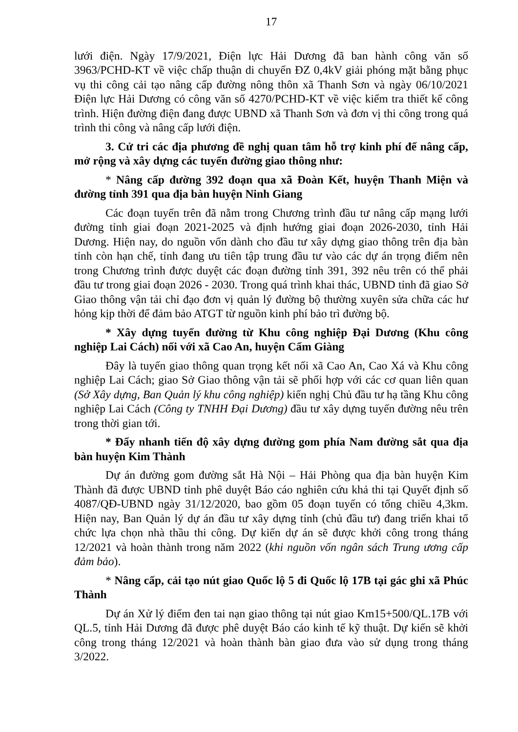17
lưới điện. Ngày 17/9/2021, Điện lực Hải Dương đã ban hành công văn số 3963/PCHD-KT về việc chấp thuận di chuyển ĐZ 0,4kV giải phóng mặt bằng phục vụ thi công cải tạo nâng cấp đường nông thôn xã Thanh Sơn và ngày 06/10/2021 Điện lực Hải Dương có công văn số 4270/PCHD-KT về việc kiểm tra thiết kế công trình. Hiện đường điện đang được UBND xã Thanh Sơn và đơn vị thi công trong quá trình thi công và nâng cấp lưới điện.
3. Cử tri các địa phương đề nghị quan tâm hỗ trợ kinh phí để nâng cấp, mở rộng và xây dựng các tuyến đường giao thông như:
* Nâng cấp đường 392 đoạn qua xã Đoàn Kết, huyện Thanh Miện và đường tỉnh 391 qua địa bàn huyện Ninh Giang
Các đoạn tuyến trên đã nằm trong Chương trình đầu tư nâng cấp mạng lưới đường tỉnh giai đoạn 2021-2025 và định hướng giai đoạn 2026-2030, tỉnh Hải Dương. Hiện nay, do nguồn vốn dành cho đầu tư xây dựng giao thông trên địa bàn tỉnh còn hạn chế, tỉnh đang ưu tiên tập trung đầu tư vào các dự án trọng điểm nên trong Chương trình được duyệt các đoạn đường tỉnh 391, 392 nêu trên có thể phải đầu tư trong giai đoạn 2026 - 2030. Trong quá trình khai thác, UBND tỉnh đã giao Sở Giao thông vận tải chỉ đạo đơn vị quản lý đường bộ thường xuyên sửa chữa các hư hỏng kịp thời để đảm bảo ATGT từ nguồn kinh phí bảo trì đường bộ.
* Xây dựng tuyến đường từ Khu công nghiệp Đại Dương (Khu công nghiệp Lai Cách) nối với xã Cao An, huyện Cẩm Giàng
Đây là tuyến giao thông quan trọng kết nối xã Cao An, Cao Xá và Khu công nghiệp Lai Cách; giao Sở Giao thông vận tải sẽ phối hợp với các cơ quan liên quan (Sở Xây dựng, Ban Quản lý khu công nghiệp) kiến nghị Chủ đầu tư hạ tầng Khu công nghiệp Lai Cách (Công ty TNHH Đại Dương) đầu tư xây dựng tuyến đường nêu trên trong thời gian tới.
* Đẩy nhanh tiến độ xây dựng đường gom phía Nam đường sắt qua địa bàn huyện Kim Thành
Dự án đường gom đường sắt Hà Nội – Hải Phòng qua địa bàn huyện Kim Thành đã được UBND tỉnh phê duyệt Báo cáo nghiên cứu khả thi tại Quyết định số 4087/QĐ-UBND ngày 31/12/2020, bao gồm 05 đoạn tuyến có tổng chiều 4,3km. Hiện nay, Ban Quản lý dự án đầu tư xây dựng tỉnh (chủ đầu tư) đang triển khai tổ chức lựa chọn nhà thầu thi công. Dự kiến dự án sẽ được khởi công trong tháng 12/2021 và hoàn thành trong năm 2022 (khi nguồn vốn ngân sách Trung ương cấp đảm bảo).
* Nâng cấp, cải tạo nút giao Quốc lộ 5 đi Quốc lộ 17B tại gác ghi xã Phúc Thành
Dự án Xử lý điểm đen tai nạn giao thông tại nút giao Km15+500/QL.17B với QL.5, tỉnh Hải Dương đã được phê duyệt Báo cáo kinh tế kỹ thuật. Dự kiến sẽ khởi công trong tháng 12/2021 và hoàn thành bàn giao đưa vào sử dụng trong tháng 3/2022.